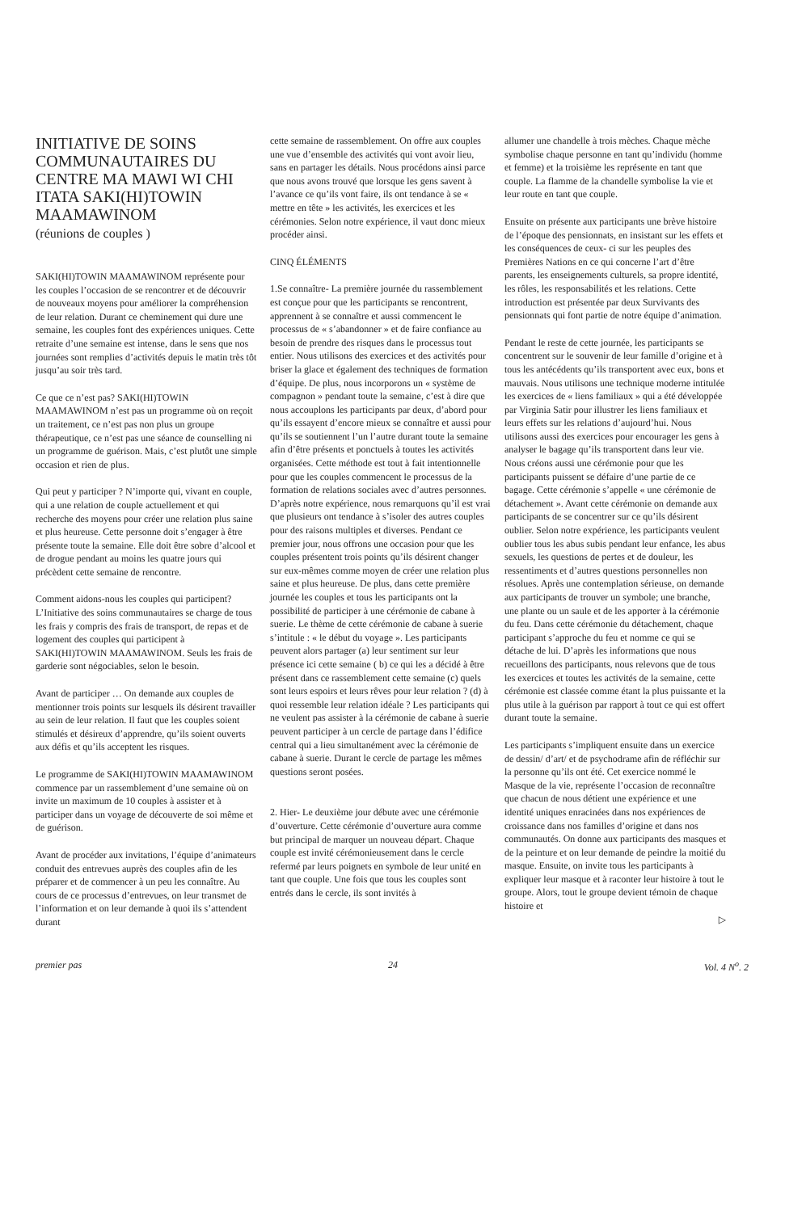INITIATIVE DE SOINS COMMUNAUTAIRES DU CENTRE MA MAWI WI CHI ITATA SAKI(HI)TOWIN MAAMAWINOM
(réunions de couples )
SAKI(HI)TOWIN MAAMAWINOM représente pour les couples l’occasion de se rencontrer et de découvrir de nouveaux moyens pour améliorer la compréhension de leur relation. Durant ce cheminement qui dure une semaine, les couples font des expériences uniques. Cette retraite d’une semaine est intense, dans le sens que nos journées sont remplies d’activités depuis le matin très tôt jusqu’au soir très tard.
Ce que ce n’est pas? SAKI(HI)TOWIN MAAMAWINOM n’est pas un programme où on reçoit un traitement, ce n’est pas non plus un groupe thérapeutique, ce n’est pas une séance de counselling ni un programme de guérison. Mais, c’est plutôt une simple occasion et rien de plus.
Qui peut y participer ? N’importe qui, vivant en couple, qui a une relation de couple actuellement et qui recherche des moyens pour créer une relation plus saine et plus heureuse. Cette personne doit s’engager à être présente toute la semaine. Elle doit être sobre d’alcool et de drogue pendant au moins les quatre jours qui précèdent cette semaine de rencontre.
Comment aidons-nous les couples qui participent? L’Initiative des soins communautaires se charge de tous les frais y compris des frais de transport, de repas et de logement des couples qui participent à SAKI(HI)TOWIN MAAMAWINOM. Seuls les frais de garderie sont négociables, selon le besoin.
Avant de participer … On demande aux couples de mentionner trois points sur lesquels ils désirent travailler au sein de leur relation. Il faut que les couples soient stimulés et désireux d’apprendre, qu’ils soient ouverts aux défis et qu’ils acceptent les risques.
Le programme de SAKI(HI)TOWIN MAAMAWINOM commence par un rassemblement d’une semaine où on invite un maximum de 10 couples à assister et à participer dans un voyage de découverte de soi même et de guérison.
Avant de procéder aux invitations, l’équipe d’animateurs conduit des entrevues auprès des couples afin de les préparer et de commencer à un peu les connaître. Au cours de ce processus d’entrevues, on leur transmet de l’information et on leur demande à quoi ils s’attendent durant
cette semaine de rassemblement. On offre aux couples une vue d’ensemble des activités qui vont avoir lieu, sans en partager les détails. Nous procédons ainsi parce que nous avons trouvé que lorsque les gens savent à l’avance ce qu’ils vont faire, ils ont tendance à se « mettre en tête » les activités, les exercices et les cérémonies. Selon notre expérience, il vaut donc mieux procéder ainsi.
CINQ ÉLÉMENTS
1.Se connaître- La première journée du rassemblement est conçue pour que les participants se rencontrent, apprennent à se connaître et aussi commencent le processus de « s’abandonner » et de faire confiance au besoin de prendre des risques dans le processus tout entier. Nous utilisons des exercices et des activités pour briser la glace et également des techniques de formation d’équipe. De plus, nous incorporons un « système de compagnon » pendant toute la semaine, c’est à dire que nous accouplons les participants par deux, d’abord pour qu’ils essayent d’encore mieux se connaître et aussi pour qu’ils se soutiennent l’un l’autre durant toute la semaine afin d’être présents et ponctuels à toutes les activités organisées. Cette méthode est tout à fait intentionnelle pour que les couples commencent le processus de la formation de relations sociales avec d’autres personnes. D’après notre expérience, nous remarquons qu’il est vrai que plusieurs ont tendance à s’isoler des autres couples pour des raisons multiples et diverses. Pendant ce premier jour, nous offrons une occasion pour que les couples présentent trois points qu’ils désirent changer sur eux-mêmes comme moyen de créer une relation plus saine et plus heureuse. De plus, dans cette première journée les couples et tous les participants ont la possibilité de participer à une cérémonie de cabane à suerie. Le thème de cette cérémonie de cabane à suerie s’intitule : « le début du voyage ». Les participants peuvent alors partager (a) leur sentiment sur leur présence ici cette semaine ( b) ce qui les a décidé à être présent dans ce rassemblement cette semaine (c) quels sont leurs espoirs et leurs rêves pour leur relation ? (d) à quoi ressemble leur relation idéale ? Les participants qui ne veulent pas assister à la cérémonie de cabane à suerie peuvent participer à un cercle de partage dans l’édifice central qui a lieu simultanément avec la cérémonie de cabane à suerie. Durant le cercle de partage les mêmes questions seront posées.
2. Hier- Le deuxième jour débute avec une cérémonie d’ouverture. Cette cérémonie d’ouverture aura comme but principal de marquer un nouveau départ. Chaque couple est invité cérémonieusement dans le cercle refermé par leurs poignets en symbole de leur unité en tant que couple. Une fois que tous les couples sont entrés dans le cercle, ils sont invités à
allumer une chandelle à trois mèches. Chaque mèche symbolise chaque personne en tant qu’individu (homme et femme) et la troisième les représente en tant que couple. La flamme de la chandelle symbolise la vie et leur route en tant que couple.
Ensuite on présente aux participants une brève histoire de l’époque des pensionnats, en insistant sur les effets et les conséquences de ceux- ci sur les peuples des Premières Nations en ce qui concerne l’art d’être parents, les enseignements culturels, sa propre identité, les rôles, les responsabilités et les relations. Cette introduction est présentée par deux Survivants des pensionnats qui font partie de notre équipe d’animation.
Pendant le reste de cette journée, les participants se concentrent sur le souvenir de leur famille d’origine et à tous les antécédents qu’ils transportent avec eux, bons et mauvais. Nous utilisons une technique moderne intitulée les exercices de « liens familiaux » qui a été développée par Virginia Satir pour illustrer les liens familiaux et leurs effets sur les relations d’aujourd’hui. Nous utilisons aussi des exercices pour encourager les gens à analyser le bagage qu’ils transportent dans leur vie. Nous créons aussi une cérémonie pour que les participants puissent se défaire d’une partie de ce bagage. Cette cérémonie s’appelle « une cérémonie de détachement ». Avant cette cérémonie on demande aux participants de se concentrer sur ce qu’ils désirent oublier. Selon notre expérience, les participants veulent oublier tous les abus subis pendant leur enfance, les abus sexuels, les questions de pertes et de douleur, les ressentiments et d’autres questions personnelles non résolues. Après une contemplation sérieuse, on demande aux participants de trouver un symbole; une branche, une plante ou un saule et de les apporter à la cérémonie du feu. Dans cette cérémonie du détachement, chaque participant s’approche du feu et nomme ce qui se détache de lui. D’après les informations que nous recueillons des participants, nous relevons que de tous les exercices et toutes les activités de la semaine, cette cérémonie est classée comme étant la plus puissante et la plus utile à la guérison par rapport à tout ce qui est offert durant toute la semaine.
Les participants s’impliquent ensuite dans un exercice de dessin/ d’art/ et de psychodrame afin de réfléchir sur la personne qu’ils ont été. Cet exercice nommé le Masque de la vie, représente l’occasion de reconnaître que chacun de nous détient une expérience et une identité uniques enracinées dans nos expériences de croissance dans nos familles d’origine et dans nos communautés. On donne aux participants des masques et de la peinture et on leur demande de peindre la moitié du masque. Ensuite, on invite tous les participants à expliquer leur masque et à raconter leur histoire à tout le groupe. Alors, tout le groupe devient témoin de chaque histoire et
▷
premier pas 24 Vol. 4 N<sup>o</sup>. 2